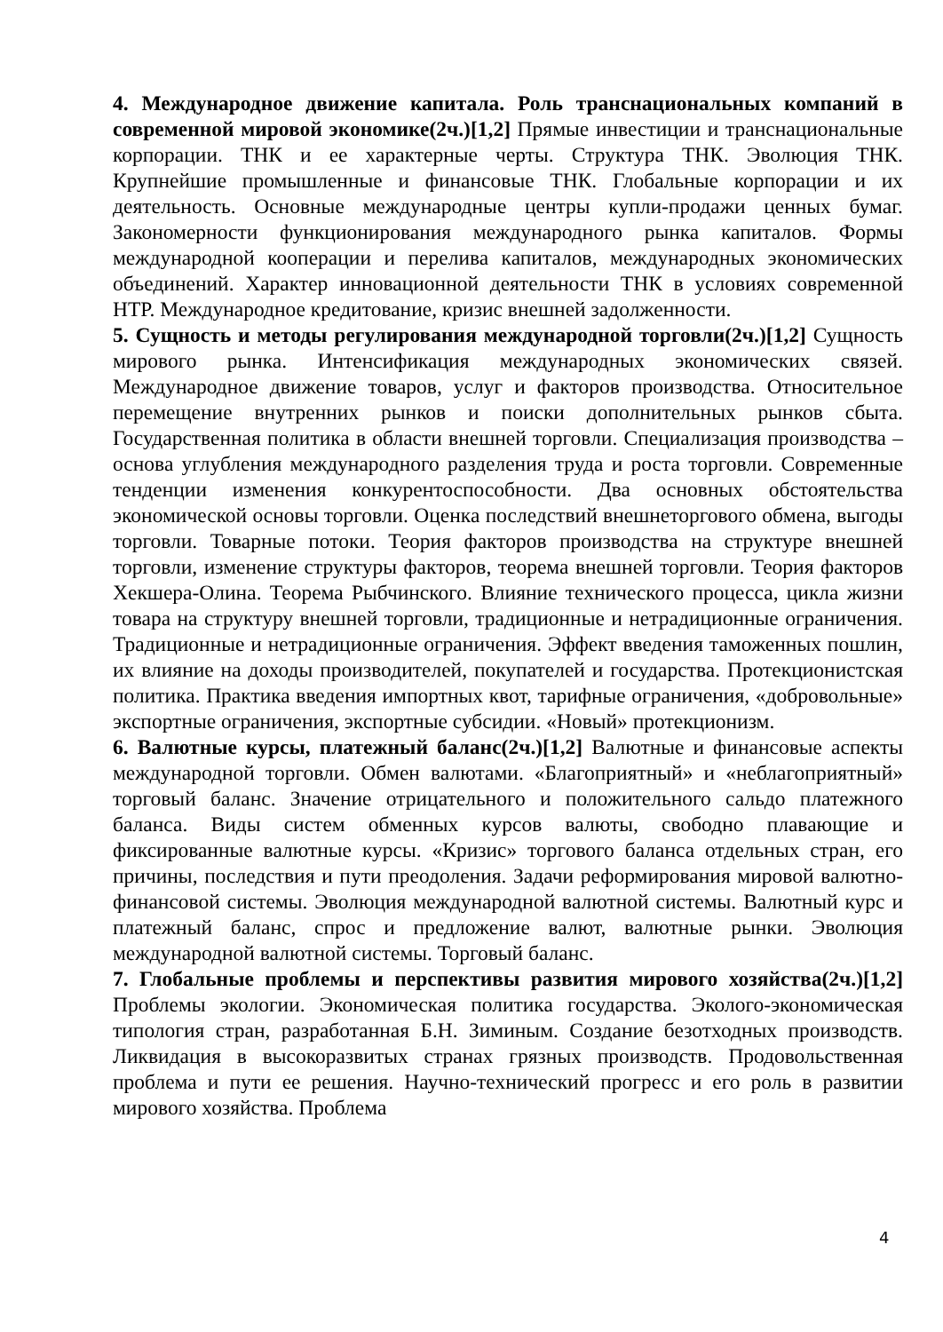4. Международное движение капитала. Роль транснациональных компаний в современной мировой экономике(2ч.)[1,2] Прямые инвестиции и транснациональные корпорации. ТНК и ее характерные черты. Структура ТНК. Эволюция ТНК. Крупнейшие промышленные и финансовые ТНК. Глобальные корпорации и их деятельность. Основные международные центры купли-продажи ценных бумаг. Закономерности функционирования международного рынка капиталов. Формы международной кооперации и перелива капиталов, международных экономических объединений. Характер инновационной деятельности ТНК в условиях современной НТР. Международное кредитование, кризис внешней задолженности.
5. Сущность и методы регулирования международной торговли(2ч.)[1,2] Сущность мирового рынка. Интенсификация международных экономических связей. Международное движение товаров, услуг и факторов производства. Относительное перемещение внутренних рынков и поиски дополнительных рынков сбыта. Государственная политика в области внешней торговли. Специализация производства – основа углубления международного разделения труда и роста торговли. Современные тенденции изменения конкурентоспособности. Два основных обстоятельства экономической основы торговли. Оценка последствий внешнеторгового обмена, выгоды торговли. Товарные потоки. Теория факторов производства на структуре внешней торговли, изменение структуры факторов, теорема внешней торговли. Теория факторов Хекшера-Олина. Теорема Рыбчинского. Влияние технического процесса, цикла жизни товара на структуру внешней торговли, традиционные и нетрадиционные ограничения. Традиционные и нетрадиционные ограничения. Эффект введения таможенных пошлин, их влияние на доходы производителей, покупателей и государства. Протекционистская политика. Практика введения импортных квот, тарифные ограничения, «добровольные» экспортные ограничения, экспортные субсидии. «Новый» протекционизм.
6. Валютные курсы, платежный баланс(2ч.)[1,2] Валютные и финансовые аспекты международной торговли. Обмен валютами. «Благоприятный» и «неблагоприятный» торговый баланс. Значение отрицательного и положительного сальдо платежного баланса. Виды систем обменных курсов валюты, свободно плавающие и фиксированные валютные курсы. «Кризис» торгового баланса отдельных стран, его причины, последствия и пути преодоления. Задачи реформирования мировой валютно-финансовой системы. Эволюция международной валютной системы. Валютный курс и платежный баланс, спрос и предложение валют, валютные рынки. Эволюция международной валютной системы. Торговый баланс.
7. Глобальные проблемы и перспективы развития мирового хозяйства(2ч.)[1,2] Проблемы экологии. Экономическая политика государства. Эколого-экономическая типология стран, разработанная Б.Н. Зиминым. Создание безотходных производств. Ликвидация в высокоразвитых странах грязных производств. Продовольственная проблема и пути ее решения. Научно-технический прогресс и его роль в развитии мирового хозяйства. Проблема
4